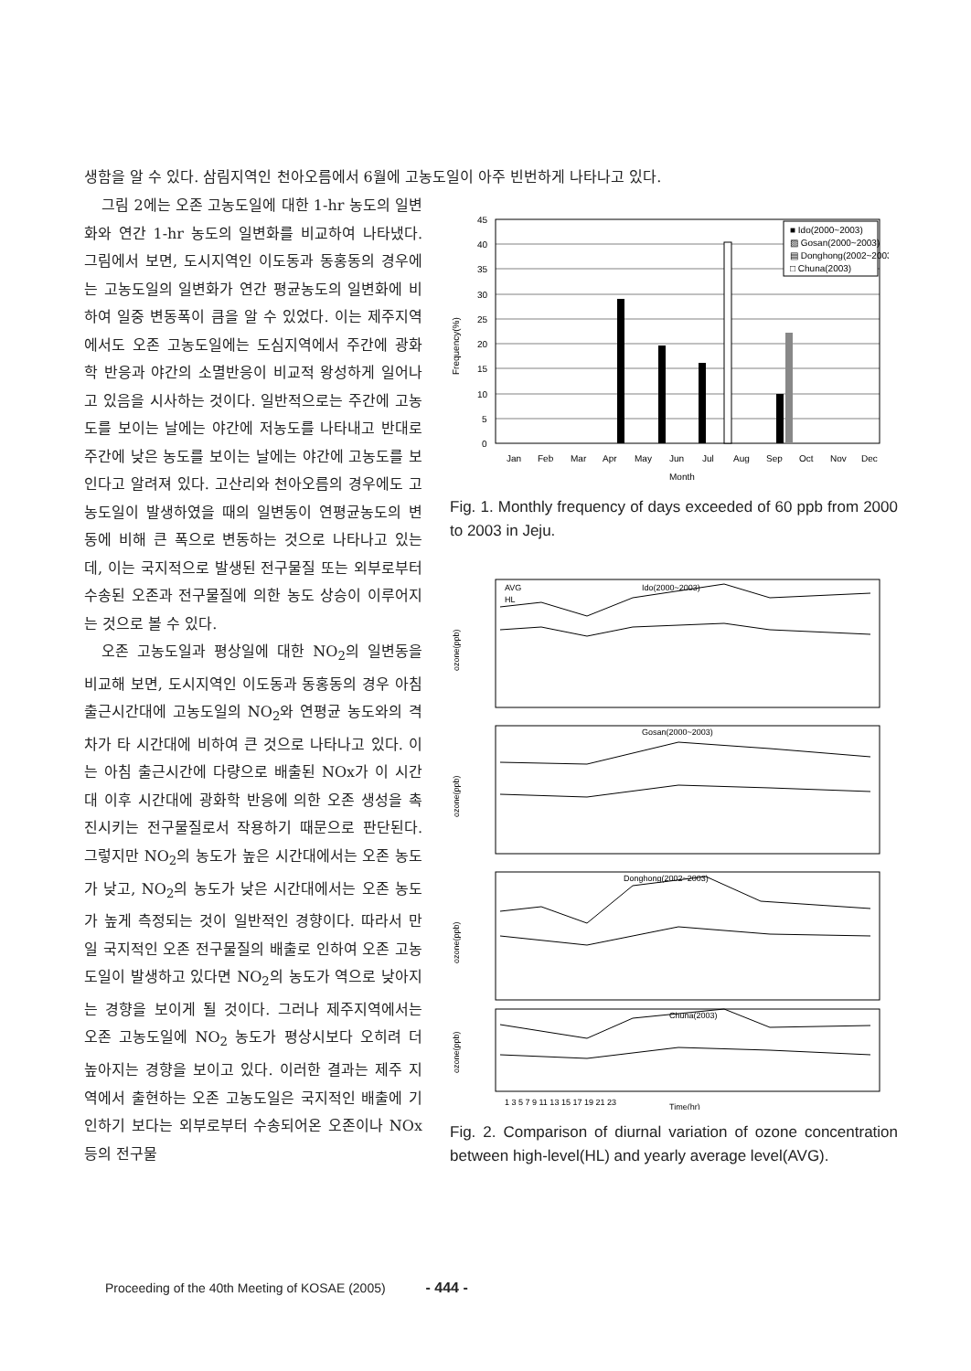생함을 알 수 있다. 삼림지역인 천아오름에서 6월에 고농도일이 아주 빈번하게 나타나고 있다.
그림 2에는 오존 고농도일에 대한 1-hr 농도의 일변화와 연간 1-hr 농도의 일변화를 비교하여 나타냈다. 그림에서 보면, 도시지역인 이도동과 동홍동의 경우에는 고농도일의 일변화가 연간 평균농도의 일변화에 비하여 일중 변동폭이 큼을 알 수 있었다. 이는 제주지역에서도 오존 고농도일에는 도심지역에서 주간에 광화학 반응과 야간의 소멸반응이 비교적 왕성하게 일어나고 있음을 시사하는 것이다. 일반적으로는 주간에 고농도를 보이는 날에는 야간에 저농도를 나타내고 반대로 주간에 낮은 농도를 보이는 날에는 야간에 고농도를 보인다고 알려져 있다. 고산리와 천아오름의 경우에도 고농도일이 발생하였을 때의 일변동이 연평균농도의 변동에 비해 큰 폭으로 변동하는 것으로 나타나고 있는데, 이는 국지적으로 발생된 전구물질 또는 외부로부터 수송된 오존과 전구물질에 의한 농도 상승이 이루어지는 것으로 볼 수 있다.
오존 고농도일과 평상일에 대한 NO<sub>2</sub>의 일변동을 비교해 보면, 도시지역인 이도동과 동홍동의 경우 아침출근시간대에 고농도일의 NO<sub>2</sub>와 연평균 농도와의 격차가 타 시간대에 비하여 큰 것으로 나타나고 있다. 이는 아침 출근시간에 다량으로 배출된 NOx가 이 시간대 이후 시간대에 광화학 반응에 의한 오존 생성을 촉진시키는 전구물질로서 작용하기 때문으로 판단된다. 그렇지만 NO<sub>2</sub>의 농도가 높은 시간대에서는 오존 농도가 낮고, NO<sub>2</sub>의 농도가 낮은 시간대에서는 오존 농도가 높게 측정되는 것이 일반적인 경향이다. 따라서 만일 국지적인 오존 전구물질의 배출로 인하여 오존 고농도일이 발생하고 있다면 NO<sub>2</sub>의 농도가 역으로 낮아지는 경향을 보이게 될 것이다. 그러나 제주지역에서는 오존 고농도일에 NO<sub>2</sub> 농도가 평상시보다 오히려 더 높아지는 경향을 보이고 있다. 이러한 결과는 제주 지역에서 출현하는 오존 고농도일은 국지적인 배출에 기인하기 보다는 외부로부터 수송되어온 오존이나 NOx 등의 전구물
45
40
35
30
25
20
15
10
5
0
Jan
Feb
Mar
Apr
May
Jun
Jul
Aug
Sep
Oct
Nov
Dec
Month
Frequency(%)
■ Ido(2000~2003)
▨ Gosan(2000~2003)
▤ Donghong(2002~2003)
□ Chuna(2003)
Fig. 1. Monthly frequency of days exceeded of 60 ppb from 2000 to 2003 in Jeju.
AVG
HL
Ido(2000~2003)
Gosan(2000~2003)
Donghong(2002~2003)
Chuna(2003)
ozone(ppb)
ozone(ppb)
ozone(ppb)
ozone(ppb)
1 3 5 7 9 11 13 15 17 19 21 23
Time(hr)
Fig. 2. Comparison of diurnal variation of ozone concentration between high-level(HL) and yearly average level(AVG).
Proceeding of the 40th Meeting of KOSAE (2005) - 444 -